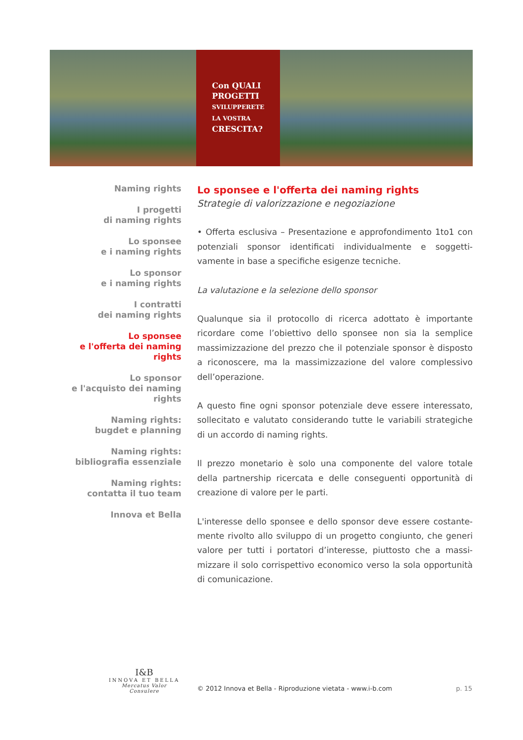Con QUALI
PROGETTI
SVILUPPERETE
LA VOSTRA
CRESCITA?
Naming rights
I progetti
di naming rights
Lo sponsee
e i naming rights
Lo sponsor
e i naming rights
I contratti
dei naming rights
Lo sponsee
e l'offerta dei naming rights
Lo sponsor
e l'acquisto dei naming rights
Naming rights:
bugdet e planning
Naming rights:
bibliografia essenziale
Naming rights:
contatta il tuo team
Innova et Bella
Lo sponsee e l'offerta dei naming rights
Strategie di valorizzazione e negoziazione
• Offerta esclusiva – Presentazione e approfondimento 1to1 con potenziali sponsor identificati individualmente e soggetti­vamente in base a specifiche esigenze tecniche.
La valutazione e la selezione dello sponsor
Qualunque sia il protocollo di ricerca adottato è importante ricordare come l’obiettivo dello sponsee non sia la semplice massimizzazione del prezzo che il potenziale sponsor è dispo­sto a riconoscere, ma la massimizzazione del valore comples­sivo dell’operazione.
A questo fine ogni sponsor potenziale deve essere interessato, sollecitato e valutato considerando tutte le variabili strategiche di un accordo di naming rights.
Il prezzo monetario è solo una componente del valore totale della partnership ricercata e delle conseguenti opportunità di creazione di valore per le parti.
L'interesse dello sponsee e dello sponsor deve essere costante­mente rivolto allo sviluppo di un progetto congiunto, che generi valore per tutti i portatori d’interesse, piuttosto che a massi­mizzare il solo corrispettivo economico verso la sola opportuni­tà di comunicazione.
I&B
INNOVA ET BELLA
Mercatus Valor Consulere
© 2012 Innova et Bella - Riproduzione vietata - www.i-b.com
p. 15